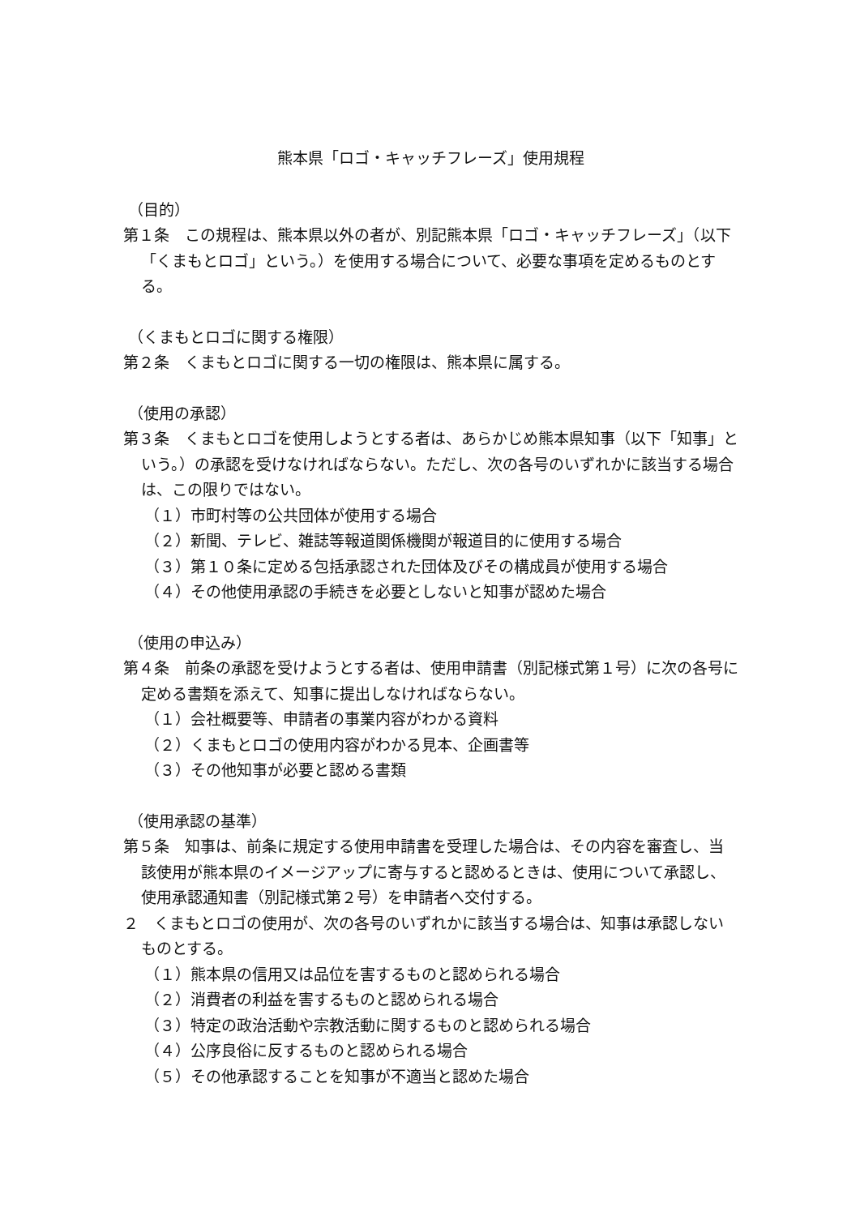熊本県「ロゴ・キャッチフレーズ」使用規程
（目的）
第１条　この規程は、熊本県以外の者が、別記熊本県「ロゴ・キャッチフレーズ」（以下「くまもとロゴ」という。）を使用する場合について、必要な事項を定めるものとする。
（くまもとロゴに関する権限）
第２条　くまもとロゴに関する一切の権限は、熊本県に属する。
（使用の承認）
第３条　くまもとロゴを使用しようとする者は、あらかじめ熊本県知事（以下「知事」という。）の承認を受けなければならない。ただし、次の各号のいずれかに該当する場合は、この限りではない。
（１）市町村等の公共団体が使用する場合
（２）新聞、テレビ、雑誌等報道関係機関が報道目的に使用する場合
（３）第１０条に定める包括承認された団体及びその構成員が使用する場合
（４）その他使用承認の手続きを必要としないと知事が認めた場合
（使用の申込み）
第４条　前条の承認を受けようとする者は、使用申請書（別記様式第１号）に次の各号に定める書類を添えて、知事に提出しなければならない。
（１）会社概要等、申請者の事業内容がわかる資料
（２）くまもとロゴの使用内容がわかる見本、企画書等
（３）その他知事が必要と認める書類
（使用承認の基準）
第５条　知事は、前条に規定する使用申請書を受理した場合は、その内容を審査し、当該使用が熊本県のイメージアップに寄与すると認めるときは、使用について承認し、使用承認通知書（別記様式第２号）を申請者へ交付する。
２　くまもとロゴの使用が、次の各号のいずれかに該当する場合は、知事は承認しないものとする。
（１）熊本県の信用又は品位を害するものと認められる場合
（２）消費者の利益を害するものと認められる場合
（３）特定の政治活動や宗教活動に関するものと認められる場合
（４）公序良俗に反するものと認められる場合
（５）その他承認することを知事が不適当と認めた場合